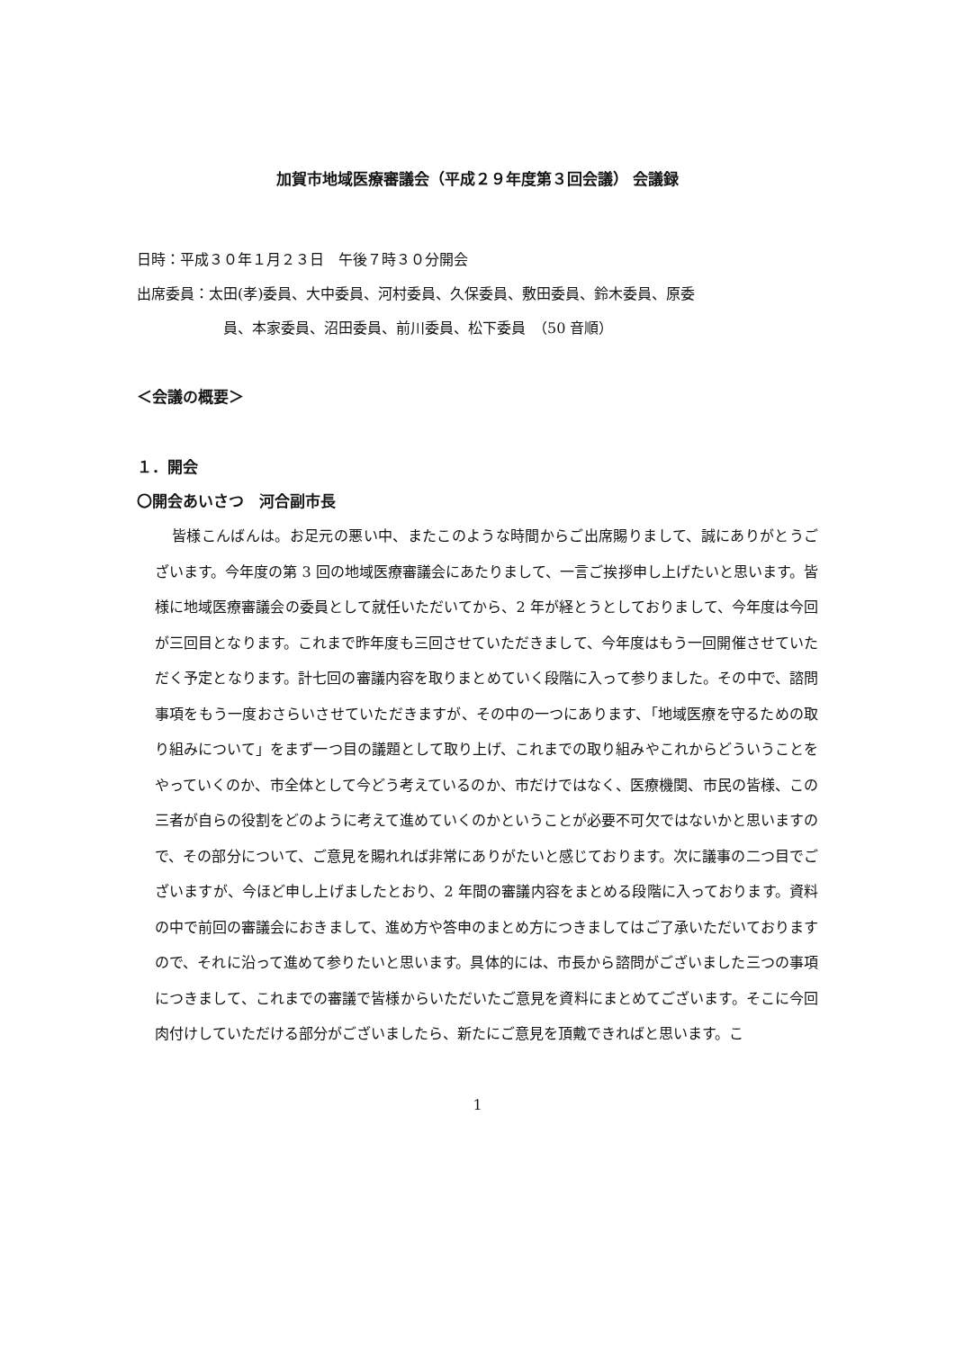加賀市地域医療審議会（平成２９年度第３回会議） 会議録
日時：平成３０年１月２３日　午後７時３０分開会
出席委員：太田(孝)委員、大中委員、河村委員、久保委員、敷田委員、鈴木委員、原委
員、本家委員、沼田委員、前川委員、松下委員　（50 音順）
＜会議の概要＞
１．開会
〇開会あいさつ　河合副市長
皆様こんばんは。お足元の悪い中、またこのような時間からご出席賜りまして、誠にありがとうございます。今年度の第 3 回の地域医療審議会にあたりまして、一言ご挨拶申し上げたいと思います。皆様に地域医療審議会の委員として就任いただいてから、2 年が経とうとしておりまして、今年度は今回が三回目となります。これまで昨年度も三回させていただきまして、今年度はもう一回開催させていただく予定となります。計七回の審議内容を取りまとめていく段階に入って参りました。その中で、諮問事項をもう一度おさらいさせていただきますが、その中の一つにあります、「地域医療を守るための取り組みについて」をまず一つ目の議題として取り上げ、これまでの取り組みやこれからどういうことをやっていくのか、市全体として今どう考えているのか、市だけではなく、医療機関、市民の皆様、この三者が自らの役割をどのように考えて進めていくのかということが必要不可欠ではないかと思いますので、その部分について、ご意見を賜れれば非常にありがたいと感じております。次に議事の二つ目でございますが、今ほど申し上げましたとおり、2 年間の審議内容をまとめる段階に入っております。資料の中で前回の審議会におきまして、進め方や答申のまとめ方につきましてはご了承いただいておりますので、それに沿って進めて参りたいと思います。具体的には、市長から諮問がございました三つの事項につきまして、これまでの審議で皆様からいただいたご意見を資料にまとめてございます。そこに今回肉付けしていただける部分がございましたら、新たにご意見を頂戴できればと思います。こ
1